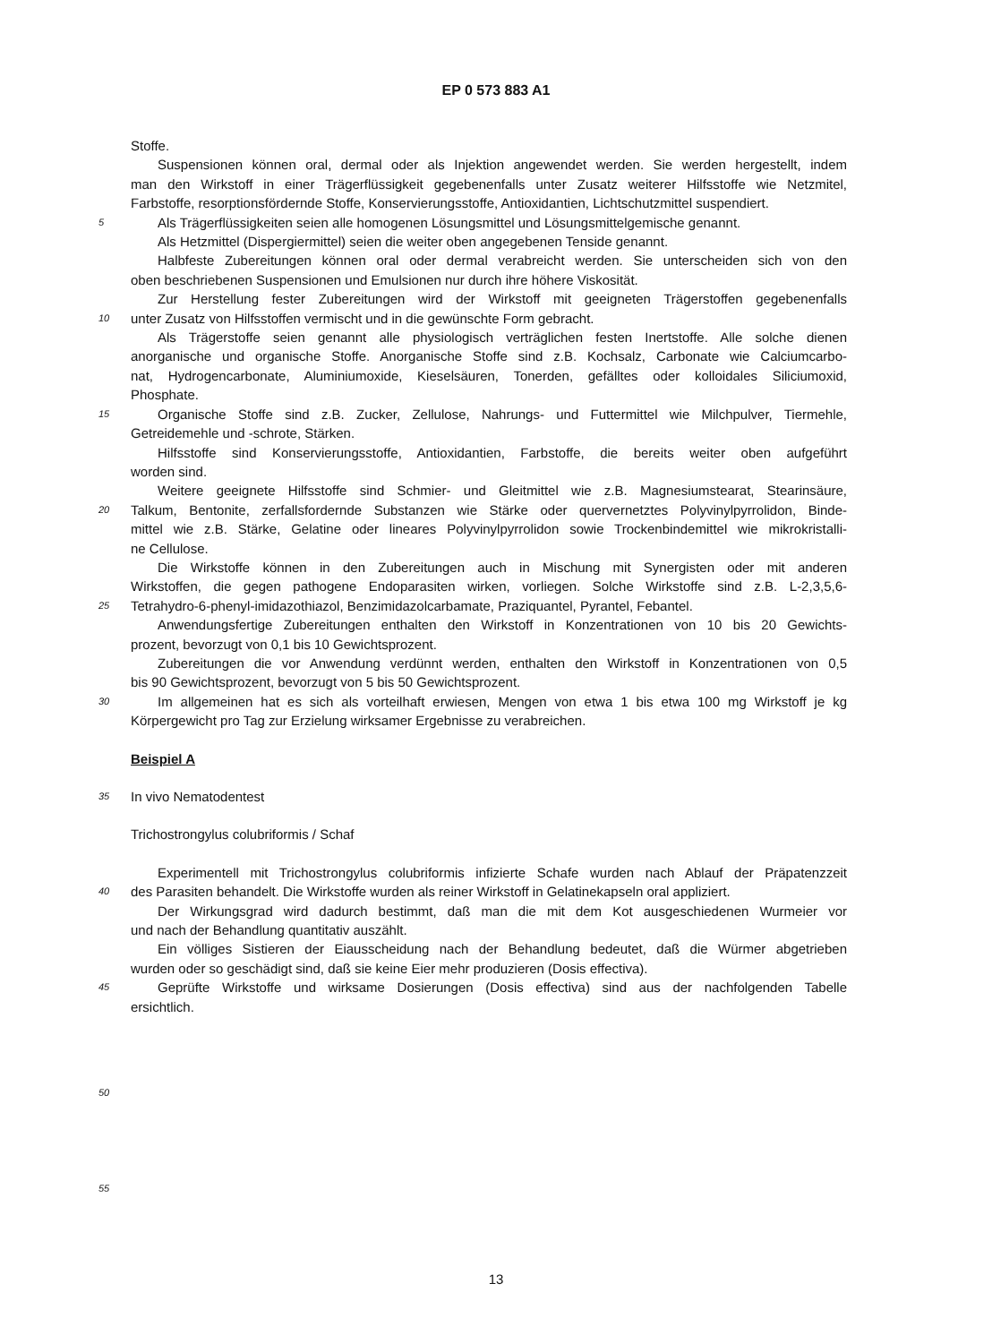EP 0 573 883 A1
Stoffe.
Suspensionen können oral, dermal oder als Injektion angewendet werden. Sie werden hergestellt, indem
man den Wirkstoff in einer Trägerflüssigkeit gegebenenfalls unter Zusatz weiterer Hilfsstoffe wie Netzmitel,
Farbstoffe, resorptionsfördernde Stoffe, Konservierungsstoffe, Antioxidantien, Lichtschutzmittel suspendiert.
5 Als Trägerflüssigkeiten seien alle homogenen Lösungsmittel und Lösungsmittelgemische genannt.
Als Hetzmittel (Dispergiermittel) seien die weiter oben angegebenen Tenside genannt.
Halbfeste Zubereitungen können oral oder dermal verabreicht werden. Sie unterscheiden sich von den
oben beschriebenen Suspensionen und Emulsionen nur durch ihre höhere Viskosität.
Zur Herstellung fester Zubereitungen wird der Wirkstoff mit geeigneten Trägerstoffen gegebenenfalls
10 unter Zusatz von Hilfsstoffen vermischt und in die gewünschte Form gebracht.
Als Trägerstoffe seien genannt alle physiologisch verträglichen festen Inertstoffe. Alle solche dienen
anorganische und organische Stoffe. Anorganische Stoffe sind z.B. Kochsalz, Carbonate wie Calciumcarbo-
nat, Hydrogencarbonate, Aluminiumoxide, Kieselsäuren, Tonerden, gefälltes oder kolloidales Siliciumoxid,
Phosphate.
15 Organische Stoffe sind z.B. Zucker, Zellulose, Nahrungs- und Futtermittel wie Milchpulver, Tiermehle,
Getreidemehle und -schrote, Stärken.
Hilfsstoffe sind Konservierungsstoffe, Antioxidantien, Farbstoffe, die bereits weiter oben aufgeführt
worden sind.
Weitere geeignete Hilfsstoffe sind Schmier- und Gleitmittel wie z.B. Magnesiumstearat, Stearinsäure,
20 Talkum, Bentonite, zerfallsfordernde Substanzen wie Stärke oder quervernetztes Polyvinylpyrrolidon, Binde-
mittel wie z.B. Stärke, Gelatine oder lineares Polyvinylpyrrolidon sowie Trockenbindemittel wie mikrokristalli-
ne Cellulose.
Die Wirkstoffe können in den Zubereitungen auch in Mischung mit Synergisten oder mit anderen
Wirkstoffen, die gegen pathogene Endoparasiten wirken, vorliegen. Solche Wirkstoffe sind z.B. L-2,3,5,6-
25 Tetrahydro-6-phenyl-imidazothiazol, Benzimidazolcarbamate, Praziquantel, Pyrantel, Febantel.
Anwendungsfertige Zubereitungen enthalten den Wirkstoff in Konzentrationen von 10 bis 20 Gewichts-
prozent, bevorzugt von 0,1 bis 10 Gewichtsprozent.
Zubereitungen die vor Anwendung verdünnt werden, enthalten den Wirkstoff in Konzentrationen von 0,5
bis 90 Gewichtsprozent, bevorzugt von 5 bis 50 Gewichtsprozent.
30 Im allgemeinen hat es sich als vorteilhaft erwiesen, Mengen von etwa 1 bis etwa 100 mg Wirkstoff je kg
Körpergewicht pro Tag zur Erzielung wirksamer Ergebnisse zu verabreichen.
Beispiel A
35 In vivo Nematodentest
Trichostrongylus colubriformis / Schaf
Experimentell mit Trichostrongylus colubriformis infizierte Schafe wurden nach Ablauf der Präpatenzzeit
40 des Parasiten behandelt. Die Wirkstoffe wurden als reiner Wirkstoff in Gelatinekapseln oral appliziert.
Der Wirkungsgrad wird dadurch bestimmt, daß man die mit dem Kot ausgeschiedenen Wurmeier vor
und nach der Behandlung quantitativ auszählt.
Ein völliges Sistieren der Eiausscheidung nach der Behandlung bedeutet, daß die Würmer abgetrieben
wurden oder so geschädigt sind, daß sie keine Eier mehr produzieren (Dosis effectiva).
45 Geprüfte Wirkstoffe und wirksame Dosierungen (Dosis effectiva) sind aus der nachfolgenden Tabelle
ersichtlich.
50
55
13